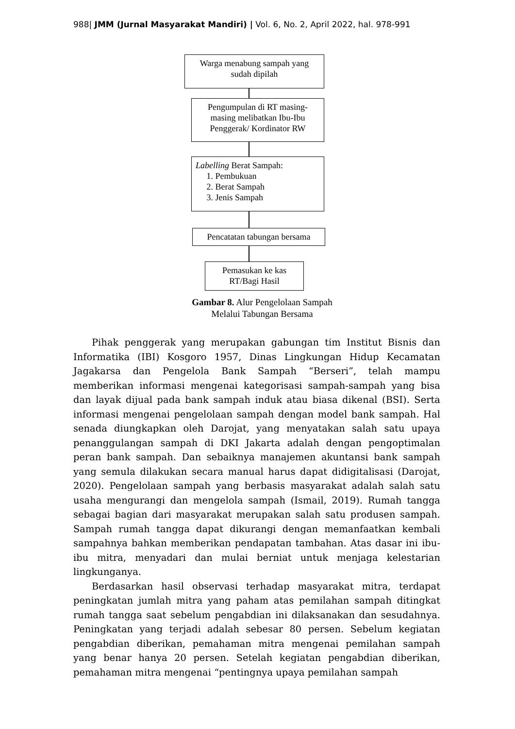988| JMM (Jurnal Masyarakat Mandiri) | Vol. 6, No. 2, April 2022, hal. 978-991
Warga menabung sampah yang sudah dipilah
Pengumpulan di RT masing-masing melibatkan Ibu-Ibu Penggerak/ Kordinator RW
Labelling Berat Sampah:
1. Pembukuan
2. Berat Sampah
3. Jenis Sampah
Pencatatan tabungan bersama
Pemasukan ke kas RT/Bagi Hasil
Gambar 8. Alur Pengelolaan Sampah
Melalui Tabungan Bersama
Pihak penggerak yang merupakan gabungan tim Institut Bisnis dan Informatika (IBI) Kosgoro 1957, Dinas Lingkungan Hidup Kecamatan Jagakarsa dan Pengelola Bank Sampah “Berseri”, telah mampu memberikan informasi mengenai kategorisasi sampah-sampah yang bisa dan layak dijual pada bank sampah induk atau biasa dikenal (BSI). Serta informasi mengenai pengelolaan sampah dengan model bank sampah. Hal senada diungkapkan oleh Darojat, yang menyatakan salah satu upaya penanggulangan sampah di DKI Jakarta adalah dengan pengoptimalan peran bank sampah. Dan sebaiknya manajemen akuntansi bank sampah yang semula dilakukan secara manual harus dapat didigitalisasi (Darojat, 2020). Pengelolaan sampah yang berbasis masyarakat adalah salah satu usaha mengurangi dan mengelola sampah (Ismail, 2019). Rumah tangga sebagai bagian dari masyarakat merupakan salah satu produsen sampah. Sampah rumah tangga dapat dikurangi dengan memanfaatkan kembali sampahnya bahkan memberikan pendapatan tambahan. Atas dasar ini ibu-ibu mitra, menyadari dan mulai berniat untuk menjaga kelestarian lingkunganya.
Berdasarkan hasil observasi terhadap masyarakat mitra, terdapat peningkatan jumlah mitra yang paham atas pemilahan sampah ditingkat rumah tangga saat sebelum pengabdian ini dilaksanakan dan sesudahnya. Peningkatan yang terjadi adalah sebesar 80 persen. Sebelum kegiatan pengabdian diberikan, pemahaman mitra mengenai pemilahan sampah yang benar hanya 20 persen. Setelah kegiatan pengabdian diberikan, pemahaman mitra mengenai “pentingnya upaya pemilahan sampah